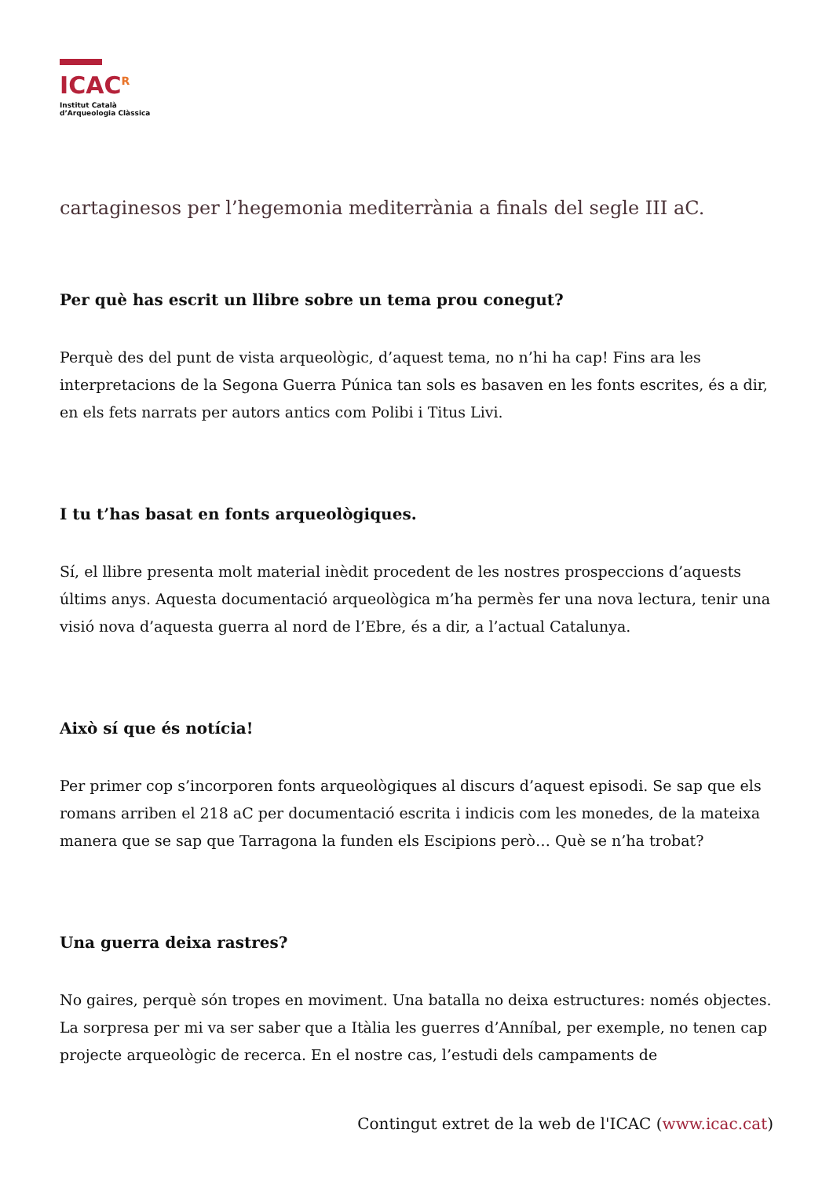ICAC<sup>R</sup>
Institut Català
d’Arqueologia Clàssica
cartaginesos per l’hegemonia mediterrània a finals del segle III aC.
Per què has escrit un llibre sobre un tema prou conegut?
Perquè des del punt de vista arqueològic, d’aquest tema, no n’hi ha cap! Fins ara les interpretacions de la Segona Guerra Púnica tan sols es basaven en les fonts escrites, és a dir, en els fets narrats per autors antics com Polibi i Titus Livi.
I tu t’has basat en fonts arqueològiques.
Sí, el llibre presenta molt material inèdit procedent de les nostres prospeccions d’aquests últims anys. Aquesta documentació arqueològica m’ha permès fer una nova lectura, tenir una visió nova d’aquesta guerra al nord de l’Ebre, és a dir, a l’actual Catalunya.
Això sí que és notícia!
Per primer cop s’incorporen fonts arqueològiques al discurs d’aquest episodi. Se sap que els romans arriben el 218 aC per documentació escrita i indicis com les monedes, de la mateixa manera que se sap que Tarragona la funden els Escipions però… Què se n’ha trobat?
Una guerra deixa rastres?
No gaires, perquè són tropes en moviment. Una batalla no deixa estructures: només objectes. La sorpresa per mi va ser saber que a Itàlia les guerres d’Anníbal, per exemple, no tenen cap projecte arqueològic de recerca. En el nostre cas, l’estudi dels campaments de
Contingut extret de la web de l'ICAC (www.icac.cat)